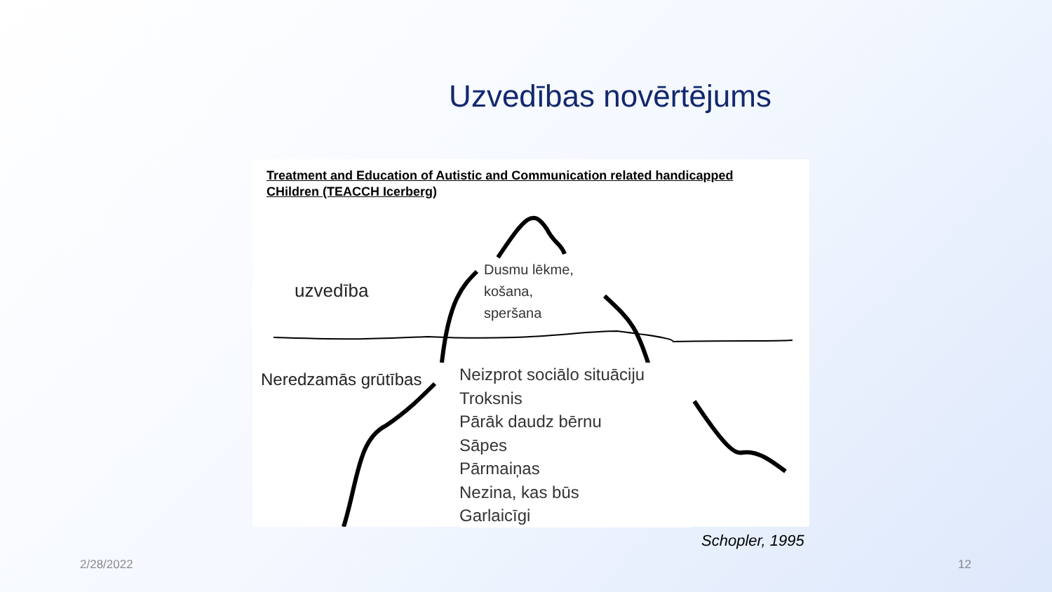Uzvedības novērtējums
Treatment and Education of Autistic and Communication related handicapped
CHildren (TEACCH Icerberg)
uzvedība
Dusmu lēkme,
košana,
speršana
Neredzamās grūtības
Neizprot sociālo situāciju
Troksnis
Pārāk daudz bērnu
Sāpes
Pārmaiņas
Nezina, kas būs
Garlaicīgi
Schopler, 1995
2/28/2022 12